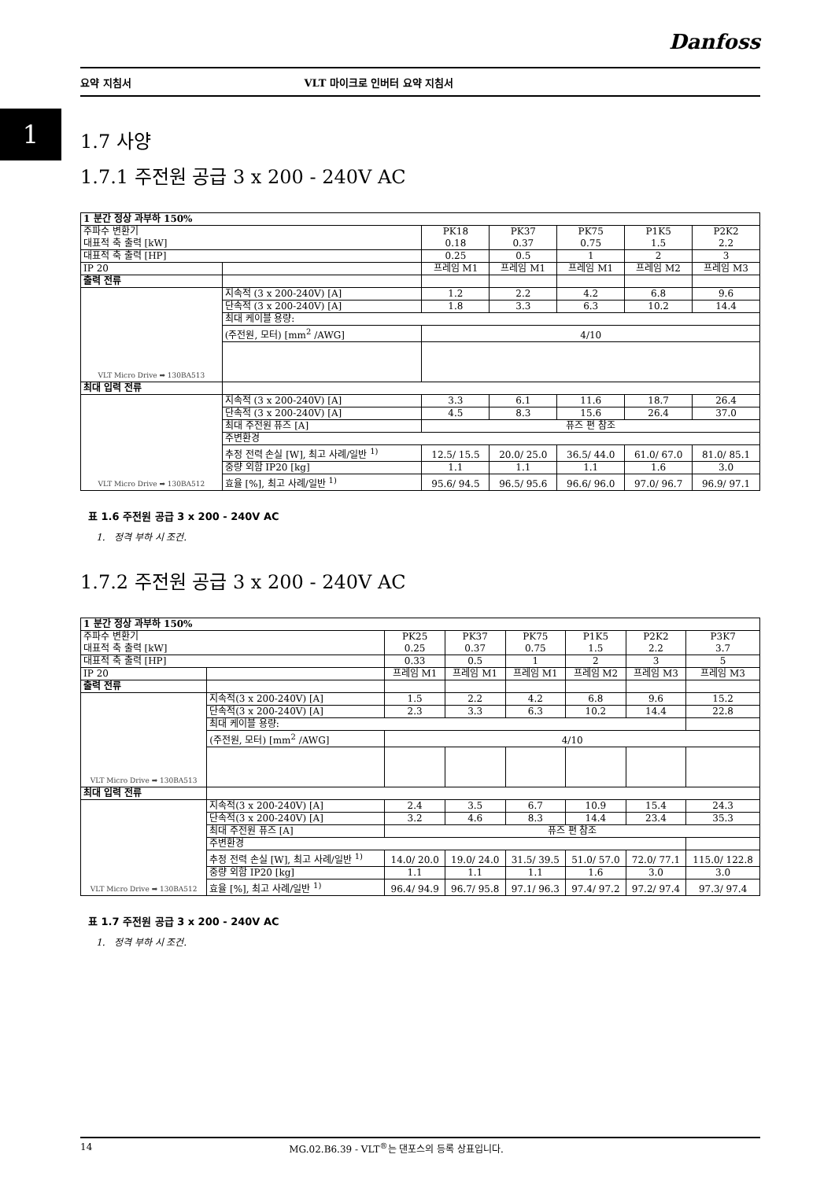Danfoss
요약 지침서 VLT 마이크로 인버터 요약 지침서
1
1.7 사양
1.7.1 주전원 공급 3 x 200 - 240V AC
| 1 분간 정상 과부하 150% | | | | | | |
| 주파수 변환기 대표적 축 출력 [kW] | | PK18 0.18 | PK37 0.37 | PK75 0.75 | P1K5 1.5 | P2K2 2.2 |
| 대표적 축 출력 [HP] | | 0.25 | 0.5 | 1 | 2 | 3 |
| IP 20 | | 프레임 M1 | 프레임 M1 | 프레임 M1 | 프레임 M2 | 프레임 M3 |
| 출력 전류 | | | | | | |
| VLT Micro Drive ➡ 130BA513 | 지속적 (3 x 200-240V) [A] | 1.2 | 2.2 | 4.2 | 6.8 | 9.6 |
| | 단속적 (3 x 200-240V) [A] | 1.8 | 3.3 | 6.3 | 10.2 | 14.4 |
| | 최대 케이블 용량: | | | | | |
| | (주전원, 모터) [mm<sup>2</sup> /AWG] | 4/10 | | | | |
| 최대 입력 전류 | | | | | | |
| VLT Micro Drive ➡ 130BA512 | 지속적 (3 x 200-240V) [A] | 3.3 | 6.1 | 11.6 | 18.7 | 26.4 |
| | 단속적 (3 x 200-240V) [A] | 4.5 | 8.3 | 15.6 | 26.4 | 37.0 |
| | 최대 주전원 퓨즈 [A] | 퓨즈 편 참조 | | | | |
| | 주변환경 | | | | | |
| | 추정 전력 손실 [W], 최고 사례/일반 <sup>1)</sup> | 12.5/ 15.5 | 20.0/ 25.0 | 36.5/ 44.0 | 61.0/ 67.0 | 81.0/ 85.1 |
| | 중량 외함 IP20 [kg] | 1.1 | 1.1 | 1.1 | 1.6 | 3.0 |
| | 효율 [%], 최고 사례/일반 <sup>1)</sup> | 95.6/ 94.5 | 96.5/ 95.6 | 96.6/ 96.0 | 97.0/ 96.7 | 96.9/ 97.1 |
표 1.6 주전원 공급 3 x 200 - 240V AC
1. 정격 부하 시 조건.
1.7.2 주전원 공급 3 x 200 - 240V AC
| 1 분간 정상 과부하 150% | | | | | | | |
| 주파수 변환기 대표적 축 출력 [kW] | | PK25 0.25 | PK37 0.37 | PK75 0.75 | P1K5 1.5 | P2K2 2.2 | P3K7 3.7 |
| 대표적 축 출력 [HP] | | 0.33 | 0.5 | 1 | 2 | 3 | 5 |
| IP 20 | | 프레임 M1 | 프레임 M1 | 프레임 M1 | 프레임 M2 | 프레임 M3 | 프레임 M3 |
| 출력 전류 | | | | | | | |
| VLT Micro Drive ➡ 130BA513 | 지속적(3 x 200-240V) [A] | 1.5 | 2.2 | 4.2 | 6.8 | 9.6 | 15.2 |
| | 단속적(3 x 200-240V) [A] | 2.3 | 3.3 | 6.3 | 10.2 | 14.4 | 22.8 |
| | 최대 케이블 용량: | | | | | | |
| | (주전원, 모터) [mm<sup>2</sup> /AWG] | 4/10 | | | | | |
| 최대 입력 전류 | | | | | | | |
| VLT Micro Drive ➡ 130BA512 | 지속적(3 x 200-240V) [A] | 2.4 | 3.5 | 6.7 | 10.9 | 15.4 | 24.3 |
| | 단속적(3 x 200-240V) [A] | 3.2 | 4.6 | 8.3 | 14.4 | 23.4 | 35.3 |
| | 최대 주전원 퓨즈 [A] | 퓨즈 편 참조 | | | | | |
| | 주변환경 | | | | | | |
| | 추정 전력 손실 [W], 최고 사례/일반 <sup>1)</sup> | 14.0/ 20.0 | 19.0/ 24.0 | 31.5/ 39.5 | 51.0/ 57.0 | 72.0/ 77.1 | 115.0/ 122.8 |
| | 중량 외함 IP20 [kg] | 1.1 | 1.1 | 1.1 | 1.6 | 3.0 | 3.0 |
| | 효율 [%], 최고 사례/일반 <sup>1)</sup> | 96.4/ 94.9 | 96.7/ 95.8 | 97.1/ 96.3 | 97.4/ 97.2 | 97.2/ 97.4 | 97.3/ 97.4 |
표 1.7 주전원 공급 3 x 200 - 240V AC
1. 정격 부하 시 조건.
14 MG.02.B6.39 - VLT<sup>®</sup>는 댄포스의 등록 상표입니다.